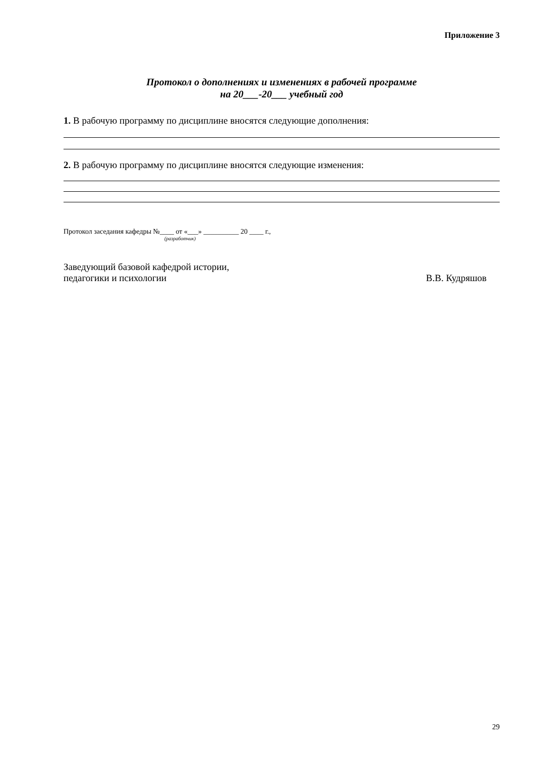Приложение 3
Протокол о дополнениях и изменениях в рабочей программе
на 20___-20___ учебный год
1. В рабочую программу по дисциплине вносятся следующие дополнения:
2. В рабочую программу по дисциплине вносятся следующие изменения:
Протокол заседания кафедры №____ от «___» __________ 20 ____ г.,
(разработчик)
Заведующий базовой кафедрой истории,
педагогики и психологии
В.В. Кудряшов
29